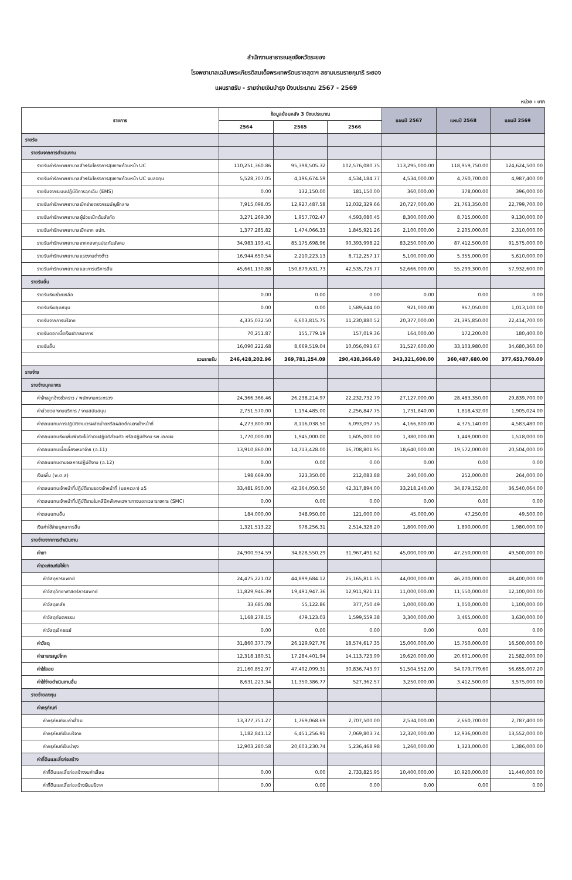สำนักงานสาธารณสุขจังหวัดระยอง
โรงพยาบาลเฉลิมพระเกียรติสมเด็จพระเทพรัตนราชสุดาฯ สยามบรมราชกุมารี ระยอง
แผนรายรับ - รายจ่ายเงินบำรุง ปีงบประมาณ 2567 - 2569
หน่วย : บาท
| รายการ | ข้อมูลย้อนหลัง 3 ปีงบประมาณ | | | แผนปี 2567 | แผนปี 2568 | แผนปี 2569 |
| --- | --- | --- | --- | --- | --- | --- |
| | 2564 | 2565 | 2566 | | | |
| รายรับ | | | | | | |
| รายรับจากการดำเนินงาน | | | | | | |
| รายรับค่ารักษาพยาบาลสำหรับโครงการสุขภาพถ้วนหน้า UC | 110,251,360.86 | 95,398,505.32 | 102,576,080.75 | 113,295,000.00 | 118,959,750.00 | 124,624,500.00 |
| รายรับค่ารักษาพยาบาลสำหรับโครงการสุขภาพถ้วนหน้า UC งบลงทุน | 5,528,707.05 | 4,196,674.59 | 4,534,184.77 | 4,534,000.00 | 4,760,700.00 | 4,987,400.00 |
| รายรับจากระบบปฏิบัติการฉุกเฉิน (EMS) | 0.00 | 132,150.00 | 181,150.00 | 360,000.00 | 378,000.00 | 396,000.00 |
| รายรับค่ารักษาพยาบาลเบิกจ่ายตรงกรมบัญชีกลาง | 7,915,098.05 | 12,927,487.58 | 12,032,329.66 | 20,727,000.00 | 21,763,350.00 | 22,799,700.00 |
| รายรับค่ารักษาพยาบาลผู้ป่วยเบิกต้นสังกัด | 3,271,269.30 | 1,957,702.47 | 4,593,080.45 | 8,300,000.00 | 8,715,000.00 | 9,130,000.00 |
| รายรับค่ารักษาพยาบาลเบิกจาก อปท. | 1,377,285.82 | 1,474,066.33 | 1,845,921.26 | 2,100,000.00 | 2,205,000.00 | 2,310,000.00 |
| รายรับค่ารักษาพยาบาลจากกองทุนประกันสังคม | 34,983,193.41 | 85,175,698.96 | 90,393,998.22 | 83,250,000.00 | 87,412,500.00 | 91,575,000.00 |
| รายรับค่ารักษาพยาบาลแรงงานต่างด้าว | 16,944,650.54 | 2,210,223.13 | 8,712,257.17 | 5,100,000.00 | 5,355,000.00 | 5,610,000.00 |
| รายรับค่ารักษาพยาบาลและการบริการอื่น | 45,661,130.88 | 150,879,631.73 | 42,535,726.77 | 52,666,000.00 | 55,299,300.00 | 57,932,600.00 |
| รายรับอื่น | | | | | | |
| รายรับเงินช่วยเหลือ | 0.00 | 0.00 | 0.00 | 0.00 | 0.00 | 0.00 |
| รายรับเงินอุดหนุน | 0.00 | 0.00 | 1,589,644.00 | 921,000.00 | 967,050.00 | 1,013,100.00 |
| รายรับจากการบริจาค | 4,335,032.50 | 6,603,815.75 | 11,230,880.52 | 20,377,000.00 | 21,395,850.00 | 22,414,700.00 |
| รายรับดอกเบี้ยเงินฝากธนาคาร | 70,251.87 | 155,779.19 | 157,019.36 | 164,000.00 | 172,200.00 | 180,400.00 |
| รายรับอื่น | 16,090,222.68 | 8,669,519.04 | 10,056,093.67 | 31,527,600.00 | 33,103,980.00 | 34,680,360.00 |
| รวมรายรับ | 246,428,202.96 | 369,781,254.09 | 290,438,366.60 | 343,321,600.00 | 360,487,680.00 | 377,653,760.00 |
| รายจ่าย | | | | | | |
| รายจ่ายบุคลากร | | | | | | |
| ค่าจ้างลูกจ้างชั่วคราว / พนักงานกระทรวง | 24,366,366.46 | 26,238,214.97 | 22,232,732.79 | 27,127,000.00 | 28,483,350.00 | 29,839,700.00 |
| ค่าล่วงเวลางานบริการ / งานสนับสนุน | 2,751,570.00 | 1,194,485.00 | 2,256,847.75 | 1,731,840.00 | 1,818,432.00 | 1,905,024.00 |
| ค่าตอบแทนการปฏิบัติงานเวรผลัดบ่ายหรือผลัดดึกของเจ้าหน้าที่ | 4,273,800.00 | 8,116,038.50 | 6,093,097.75 | 4,166,800.00 | 4,375,140.00 | 4,583,480.00 |
| ค่าตอบแทนเงินเพิ่มพิเศษไม่ทำเวชปฏิบัติส่วนตัว หรือปฏิบัติงาน รพ.เอกชน | 1,770,000.00 | 1,945,000.00 | 1,605,000.00 | 1,380,000.00 | 1,449,000.00 | 1,518,000.00 |
| ค่าตอบแทนเบี้ยเลี้ยงเหมาจ่าย (ฉ.11) | 13,910,860.00 | 14,713,428.00 | 16,708,801.95 | 18,640,000.00 | 19,572,000.00 | 20,504,000.00 |
| ค่าตอบแทนตามผลการปฏิบัติงาน (ฉ.12) | 0.00 | 0.00 | 0.00 | 0.00 | 0.00 | 0.00 |
| เงินเพิ่ม (พ.ต.ส) | 198,669.00 | 323,350.00 | 212,083.88 | 240,000.00 | 252,000.00 | 264,000.00 |
| ค่าตอบแทนเจ้าหน้าที่ปฏิบัติงานของเจ้าหน้าที่ (นอกเวลา) ฉ5 | 33,481,950.00 | 42,364,050.50 | 42,317,894.00 | 33,218,240.00 | 34,879,152.00 | 36,540,064.00 |
| ค่าตอบแทนเจ้าหน้าที่ปฏิบัติงานในคลินิกพิเศษเฉพาะทางนอกเวลาราชการ (SMC) | 0.00 | 0.00 | 0.00 | 0.00 | 0.00 | 0.00 |
| ค่าตอบแทนอื่น | 184,000.00 | 348,950.00 | 121,000.00 | 45,000.00 | 47,250.00 | 49,500.00 |
| เงินค่าใช้จ่ายบุคลากรอื่น | 1,321,513.22 | 978,256.31 | 2,514,328.20 | 1,800,000.00 | 1,890,000.00 | 1,980,000.00 |
| รายจ่ายจากการดำเนินงาน | | | | | | |
| ค่ายา | 24,900,934.59 | 34,828,550.29 | 31,967,491.62 | 45,000,000.00 | 47,250,000.00 | 49,500,000.00 |
| ค่าเวชภัณฑ์มิใช่ยา | | | | | | |
| ค่าวัสดุการแพทย์ | 24,475,221.02 | 44,899,684.12 | 25,165,811.35 | 44,000,000.00 | 46,200,000.00 | 48,400,000.00 |
| ค่าวัสดุวิทยาศาสตร์การแพทย์ | 11,829,946.39 | 19,491,947.36 | 12,911,921.11 | 11,000,000.00 | 11,550,000.00 | 12,100,000.00 |
| ค่าวัสดุเภสัช | 33,685.08 | 55,122.86 | 377,750.49 | 1,000,000.00 | 1,050,000.00 | 1,100,000.00 |
| ค่าวัสดุทันตกรรม | 1,168,278.15 | 479,123.03 | 1,599,559.38 | 3,300,000.00 | 3,465,000.00 | 3,630,000.00 |
| ค่าวัสดุเอ็กซเรย์ | 0.00 | 0.00 | 0.00 | 0.00 | 0.00 | 0.00 |
| ค่าวัสดุ | 31,860,377.79 | 26,129,927.76 | 18,574,617.35 | 15,000,000.00 | 15,750,000.00 | 16,500,000.00 |
| ค่าสาธารณูปโภค | 12,318,180.51 | 17,284,401.94 | 14,113,723.99 | 19,620,000.00 | 20,601,000.00 | 21,582,000.00 |
| ค่าใช้สอย | 21,160,852.97 | 47,492,099.31 | 30,836,743.97 | 51,504,552.00 | 54,079,779.60 | 56,655,007.20 |
| ค่าใช้จ่ายดำเนินงานอื่น | 8,631,223.34 | 11,350,386.77 | 527,362.57 | 3,250,000.00 | 3,412,500.00 | 3,575,000.00 |
| รายจ่ายลงทุน | | | | | | |
| ค่าครุภัณฑ์ | | | | | | |
| ค่าครุภัณฑ์งบค่าเสื่อม | 13,377,751.27 | 1,769,068.69 | 2,707,500.00 | 2,534,000.00 | 2,660,700.00 | 2,787,400.00 |
| ค่าครุภัณฑ์เงินบริจาค | 1,182,841.12 | 6,451,256.91 | 7,069,803.74 | 12,320,000.00 | 12,936,000.00 | 13,552,000.00 |
| ค่าครุภัณฑ์เงินบำรุง | 12,903,280.58 | 20,603,230.74 | 5,236,468.98 | 1,260,000.00 | 1,323,000.00 | 1,386,000.00 |
| ค่าที่ดินและสิ่งก่อสร้าง | | | | | | |
| ค่าที่ดินและสิ่งก่อสร้างงบค่าเสื่อม | 0.00 | 0.00 | 2,733,825.95 | 10,400,000.00 | 10,920,000.00 | 11,440,000.00 |
| ค่าที่ดินและสิ่งก่อสร้างเงินบริจาค | 0.00 | 0.00 | 0.00 | 0.00 | 0.00 | 0.00 |